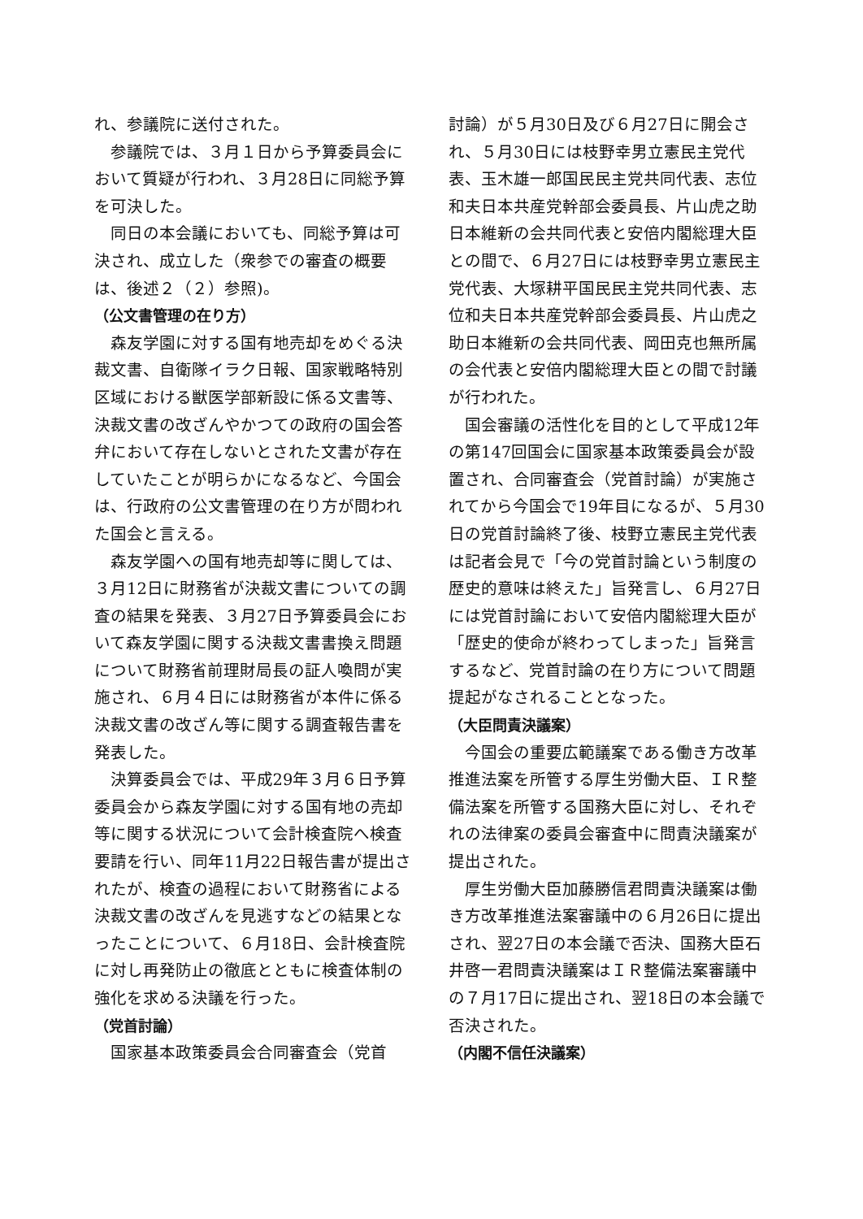れ、参議院に送付された。
参議院では、３月１日から予算委員会において質疑が行われ、３月28日に同総予算を可決した。
同日の本会議においても、同総予算は可決され、成立した（衆参での審査の概要は、後述２（２）参照)。
（公文書管理の在り方）
森友学園に対する国有地売却をめぐる決裁文書、自衛隊イラク日報、国家戦略特別区域における獣医学部新設に係る文書等、決裁文書の改ざんやかつての政府の国会答弁において存在しないとされた文書が存在していたことが明らかになるなど、今国会は、行政府の公文書管理の在り方が問われた国会と言える。
森友学園への国有地売却等に関しては、３月12日に財務省が決裁文書についての調査の結果を発表、３月27日予算委員会において森友学園に関する決裁文書書換え問題について財務省前理財局長の証人喚問が実施され、６月４日には財務省が本件に係る決裁文書の改ざん等に関する調査報告書を発表した。
決算委員会では、平成29年３月６日予算委員会から森友学園に対する国有地の売却等に関する状況について会計検査院へ検査要請を行い、同年11月22日報告書が提出されたが、検査の過程において財務省による決裁文書の改ざんを見逃すなどの結果となったことについて、６月18日、会計検査院に対し再発防止の徹底とともに検査体制の強化を求める決議を行った。
（党首討論）
国家基本政策委員会合同審査会（党首
討論）が５月30日及び６月27日に開会され、５月30日には枝野幸男立憲民主党代表、玉木雄一郎国民民主党共同代表、志位和夫日本共産党幹部会委員長、片山虎之助日本維新の会共同代表と安倍内閣総理大臣との間で、６月27日には枝野幸男立憲民主党代表、大塚耕平国民民主党共同代表、志位和夫日本共産党幹部会委員長、片山虎之助日本維新の会共同代表、岡田克也無所属の会代表と安倍内閣総理大臣との間で討議が行われた。
国会審議の活性化を目的として平成12年の第147回国会に国家基本政策委員会が設置され、合同審査会（党首討論）が実施されてから今国会で19年目になるが、５月30日の党首討論終了後、枝野立憲民主党代表は記者会見で「今の党首討論という制度の歴史的意味は終えた」旨発言し、６月27日には党首討論において安倍内閣総理大臣が「歴史的使命が終わってしまった」旨発言するなど、党首討論の在り方について問題提起がなされることとなった。
（大臣問責決議案）
今国会の重要広範議案である働き方改革推進法案を所管する厚生労働大臣、ＩＲ整備法案を所管する国務大臣に対し、それぞれの法律案の委員会審査中に問責決議案が提出された。
厚生労働大臣加藤勝信君問責決議案は働き方改革推進法案審議中の６月26日に提出され、翌27日の本会議で否決、国務大臣石井啓一君問責決議案はＩＲ整備法案審議中の７月17日に提出され、翌18日の本会議で否決された。
（内閣不信任決議案）